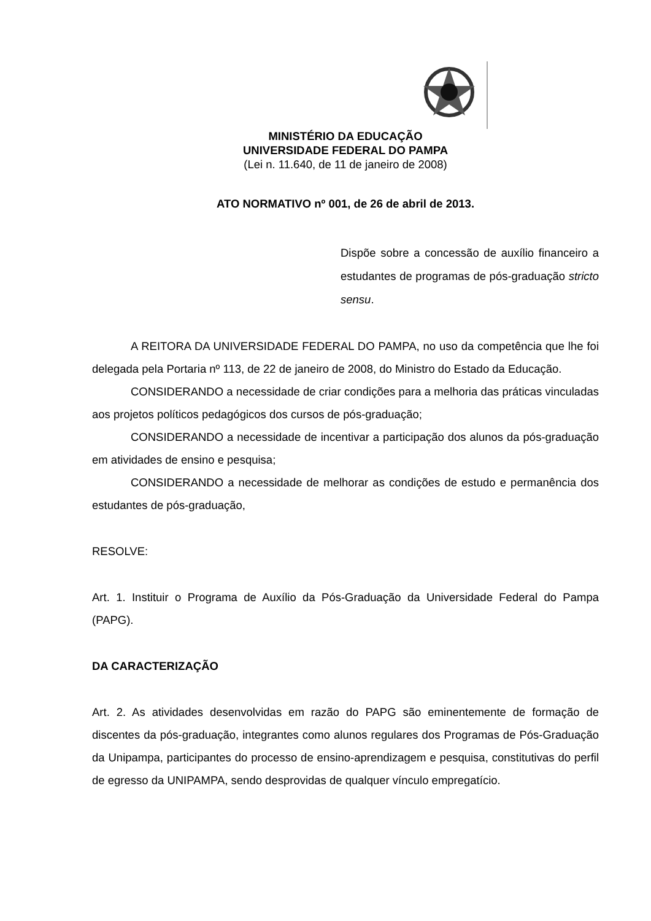MINISTÉRIO DA EDUCAÇÃO
UNIVERSIDADE FEDERAL DO PAMPA
(Lei n. 11.640, de 11 de janeiro de 2008)
ATO NORMATIVO nº 001, de 26 de abril de 2013.
Dispõe sobre a concessão de auxílio financeiro a estudantes de programas de pós-graduação stricto sensu.
A REITORA DA UNIVERSIDADE FEDERAL DO PAMPA, no uso da competência que lhe foi delegada pela Portaria nº 113, de 22 de janeiro de 2008, do Ministro do Estado da Educação.
CONSIDERANDO a necessidade de criar condições para a melhoria das práticas vinculadas aos projetos políticos pedagógicos dos cursos de pós-graduação;
CONSIDERANDO a necessidade de incentivar a participação dos alunos da pós-graduação em atividades de ensino e pesquisa;
CONSIDERANDO a necessidade de melhorar as condições de estudo e permanência dos estudantes de pós-graduação,
RESOLVE:
Art. 1. Instituir o Programa de Auxílio da Pós-Graduação da Universidade Federal do Pampa (PAPG).
DA CARACTERIZAÇÃO
Art. 2. As atividades desenvolvidas em razão do PAPG são eminentemente de formação de discentes da pós-graduação, integrantes como alunos regulares dos Programas de Pós-Graduação da Unipampa, participantes do processo de ensino-aprendizagem e pesquisa, constitutivas do perfil de egresso da UNIPAMPA, sendo desprovidas de qualquer vínculo empregatício.